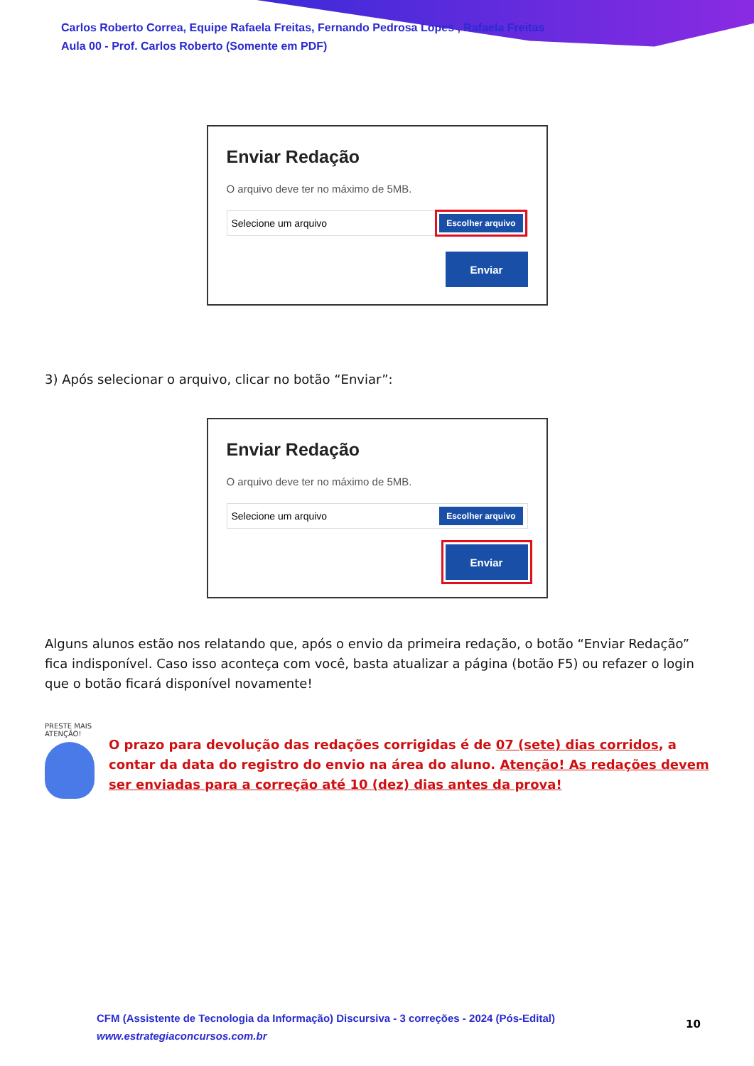Carlos Roberto Correa, Equipe Rafaela Freitas, Fernando Pedrosa Lopes , Rafaela Freitas
Aula 00 - Prof. Carlos Roberto (Somente em PDF)
Enviar Redação
O arquivo deve ter no máximo de 5MB.
Selecione um arquivo Escolher arquivo
Enviar
3) Após selecionar o arquivo, clicar no botão “Enviar”:
Enviar Redação
O arquivo deve ter no máximo de 5MB.
Selecione um arquivo Escolher arquivo
Enviar
Alguns alunos estão nos relatando que, após o envio da primeira redação, o botão “Enviar Redação” fica indisponível. Caso isso aconteça com você, basta atualizar a página (botão F5) ou refazer o login que o botão ficará disponível novamente!
PRESTE MAIS
ATENÇÃO!
O prazo para devolução das redações corrigidas é de 07 (sete) dias corridos, a contar da data do registro do envio na área do aluno. Atenção! As redações devem ser enviadas para a correção até 10 (dez) dias antes da prova!
CFM (Assistente de Tecnologia da Informação) Discursiva - 3 correções - 2024 (Pós-Edital)
www.estrategiaconcursos.com.br
10